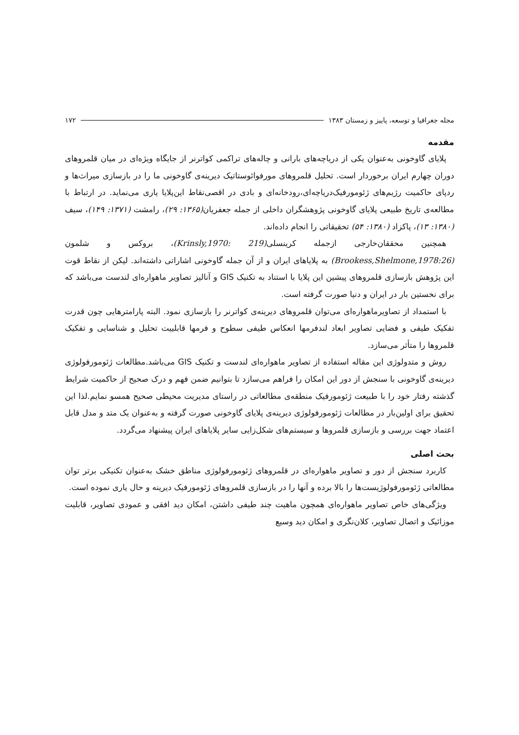مجله جغرافیا و توسعه، پاییز و زمستان ۱۳۸۳ ۱۷۲
مقدمه
پلایای گاوخونی به‌عنوان یکی از دریاچه‌های بارانی و چاله‌های تراکمی کواترنر از جایگاه ویژه‌ای در میان قلمروهای دوران چهارم ایران برخوردار است. تحلیل قلمروهای مورفوائوستاتیک دیرینه‌ی گاوخونی ما را در بازسازی میراث‌ها و ردپای حاکمیت رژیم‌های ژئومورفیک‌دریاچه‌ای،رودخانه‌ای و بادی در اقصی‌نقاط این‌پلایا یاری می‌نماید. در ارتباط با مطالعه‌ی تاریخ طبیعی پلایای گاوخونی پژوهشگران داخلی از جمله جعفریان(۱۳۶۵: ۲۹)، رامشت (۱۳۷۱: ۱۴۹)، سیف (۱۳۸۰: ۱۳)، پاکزاد (۱۳۸۰: ۵۴) تحقیقاتی را انجام داده‌اند.
همچنین محققان‌خارجی ازجمله کرینسلی(Krinsly,1970: 219)، بروکس و شلمون (Brookess,Shelmone,1978:26) به پلایاهای ایران و از آن جمله گاوخونی اشاراتی داشته‌اند. لیکن از نقاط قوت این پژوهش بازسازی قلمروهای پیشین این پلایا با استناد به تکنیک GIS و آنالیز تصاویر ماهواره‌ای لندست می‌باشد که برای نخستین بار در ایران و دنیا صورت گرفته است.
با استمداد از تصاویرماهواره‌ای می‌توان قلمروهای دیرینه‌ی کواترنر را بازسازی نمود. البته پارامترهایی چون قدرت تفکیک طیفی و فضایی تصاویر ابعاد لندفرمها انعکاس طیفی سطوح و فرمها قابلییت تحلیل و شناسایی و تفکیک قلمروها را متأثر می‌سازد.
روش و متدولوژی این مقاله استفاده از تصاویر ماهواره‌ای لندست و تکنیک GIS می‌باشد.مطالعات ژئومورفولوژی دیرینه‌ی گاوخونی با سنجش از دور این امکان را فراهم می‌سازد تا بتوانیم ضمن فهم و درک صحیح از حاکمیت شرایط گذشته رفتار خود را با طبیعت ژئومورفیک منطقه‌ی مطالعاتی در راستای مدیریت محیطی صحیح همسو نمایم.لذا این تحقیق برای اولین‌بار در مطالعات ژئومورفولوژی دیرینه‌ی پلایای گاوخونی صورت گرفته و به‌عنوان یک متد و مدل قابل اعتماد جهت بررسی و بازسازی قلمروها و سیستم‌های شکل‌زایی سایر پلایاهای ایران پیشنهاد می‌گردد.
بحث اصلی
کاربرد سنجش از دور و تصاویر ماهواره‌ای در قلمروهای ژئومورفولوژی مناطق خشک به‌عنوان تکنیکی برتر توان مطالعاتی ژئومورفولوژیست‌ها را بالا برده و آنها را در بازسازی قلمروهای ژئومورفیک دیرینه و حال یاری نموده است.
ویژگی‌های خاص تصاویر ماهواره‌ای همچون ماهیت چند طیفی داشتن، امکان دید افقی و عمودی تصاویر، قابلیت موزائیک و اتصال تصاویر، کلان‌نگری و امکان دید وسیع